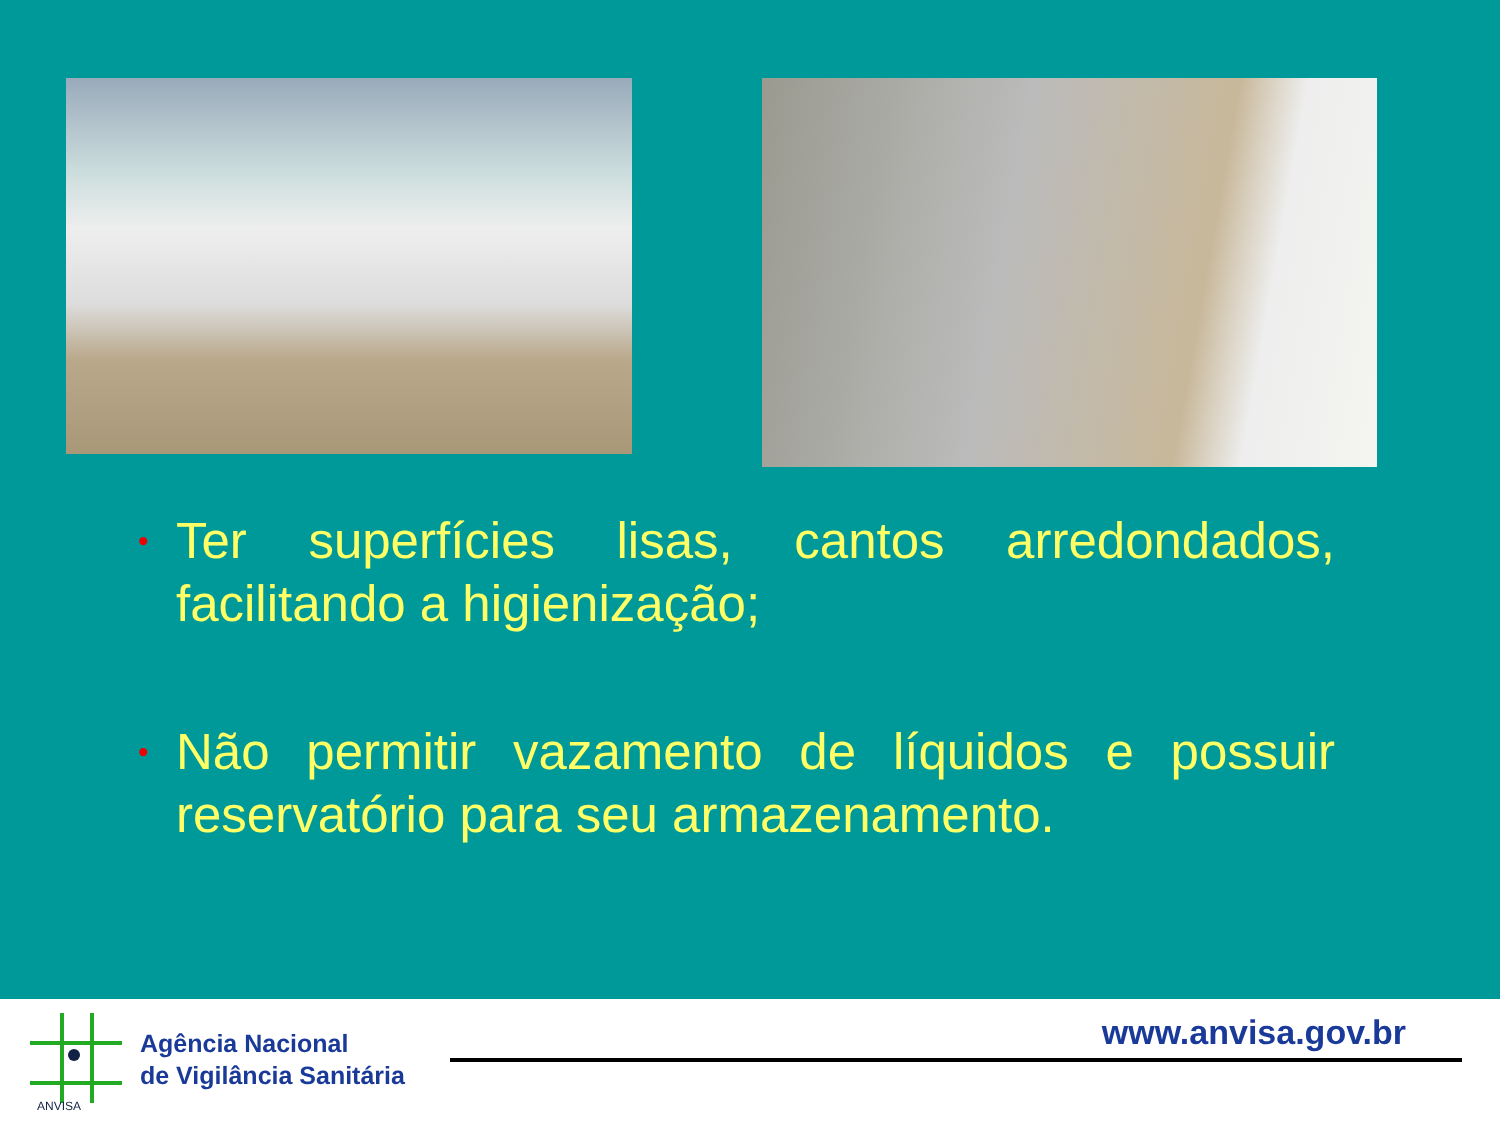• Ter superfícies lisas, cantos arredondados, facilitando a higienização;
• Não permitir vazamento de líquidos e possuir reservatório para seu armazenamento.
ANVISA
Agência Nacional
de Vigilância Sanitária
www.anvisa.gov.br